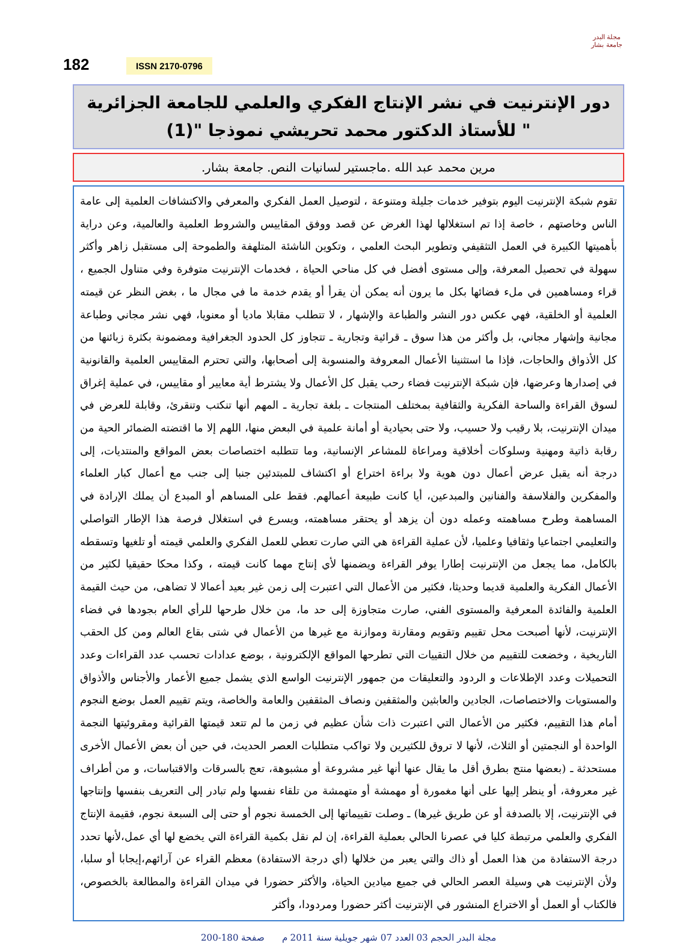مجلة البدر
جامعة بشار
182 ISSN 2170-0796
دور الإنترنيت في نشر الإنتاج الفكري والعلمي للجامعة الجزائرية
" للأستاذ الدكتور محمد تحريشي نموذجا "(1)
مرين محمد عبد الله .ماجستير لسانيات النص. جامعة بشار.
تقوم شبكة الإنترنيت اليوم بتوفير خدمات جليلة ومتنوعة ، لتوصيل العمل الفكري والمعرفي والاكتشافات العلمية إلى عامة الناس وخاصتهم ، خاصة إذا تم استغلالها لهذا الغرض عن قصد ووفق المقاييس والشروط العلمية والعالمية، وعن دراية بأهميتها الكبيرة في العمل التثقيفي وتطوير البحث العلمي ، وتكوين الناشئة المتلهفة والطموحة إلى مستقبل زاهر وأكثر سهولة في تحصيل المعرفة، وإلى مستوى أفضل في كل مناحي الحياة ، فخدمات الإنترنيت متوفرة وفي متناول الجميع ، قراء ومساهمين في ملء فضائها بكل ما يرون أنه يمكن أن يقرأ أو يقدم خدمة ما في مجال ما ، بغض النظر عن قيمته العلمية أو الخلقية، فهي عكس دور النشر والطباعة والإشهار ، لا تتطلب مقابلا ماديا أو معنويا، فهي نشر مجاني وطباعة مجانية وإشهار مجاني، بل وأكثر من هذا سوق ـ قرائية وتجارية ـ تتجاوز كل الحدود الجغرافية ومضمونة بكثرة زبائنها من كل الأذواق والحاجات، فإذا ما استثنينا الأعمال المعروفة والمنسوبة إلى أصحابها، والتي تحترم المقاييس العلمية والقانونية في إصدارها وعرضها، فإن شبكة الإنترنيت فضاء رحب يقبل كل الأعمال ولا يشترط أية معايير أو مقاييس، في عملية إغراق لسوق القراءة والساحة الفكرية والثقافية بمختلف المنتجات ـ بلغة تجارية ـ المهم أنها تنكتب وتنقرئ، وقابلة للعرض في ميدان الإنترنيت، بلا رقيب ولا حسيب، ولا حتى بحيادية أو أمانة علمية في البعض منها، اللهم إلا ما اقتضته الضمائر الحية من رقابة ذاتية ومهنية وسلوكات أخلاقية ومراعاة للمشاعر الإنسانية، وما تتطلبه اختصاصات بعض المواقع والمنتديات، إلى درجة أنه يقبل عرض أعمال دون هوية ولا براءة اختراع أو اكتشاف للمبتدئين جنبا إلى جنب مع أعمال كبار العلماء والمفكرين والفلاسفة والفنانين والمبدعين، أيا كانت طبيعة أعمالهم. فقط على المساهم أو المبدع أن يملك الإرادة في المساهمة وطرح مساهمته وعمله دون أن يزهد أو يحتقر مساهمته، ويسرع في استغلال فرصة هذا الإطار التواصلي والتعليمي اجتماعيا وثقافيا وعلميا، لأن عملية القراءة هي التي صارت تعطي للعمل الفكري والعلمي قيمته أو تلغيها وتسقطه بالكامل، مما يجعل من الإنترنيت إطارا يوفر القراءة ويضمنها لأي إنتاج مهما كانت قيمته ، وكذا محكا حقيقيا لكثير من الأعمال الفكرية والعلمية قديما وحديثا، فكثير من الأعمال التي اعتبرت إلى زمن غير بعيد أعمالا لا تضاهى، من حيث القيمة العلمية والفائدة المعرفية والمستوى الفني، صارت متجاوزة إلى حد ما، من خلال طرحها للرأي العام بجودها في فضاء الإنترنيت، لأنها أصبحت محل تقييم وتقويم ومقارنة وموازنة مع غيرها من الأعمال في شتى بقاع العالم ومن كل الحقب التاريخية ، وخضعت للتقييم من خلال التقييات التي تطرحها المواقع الإلكترونية ، بوضع عدادات تحسب عدد القراءات وعدد التحميلات وعدد الإطلاعات و الردود والتعليقات من جمهور الإنترنيت الواسع الذي يشمل جميع الأعمار والأجناس والأذواق والمستويات والاختصاصات، الجادين والعابثين والمثقفين ونصاف المثقفين والعامة والخاصة، ويتم تقييم العمل بوضع النجوم أمام هذا التقييم، فكثير من الأعمال التي اعتبرت ذات شأن عظيم في زمن ما لم تتعد قيمتها القرائية ومقروئيتها النجمة الواحدة أو النجمتين أو الثلاث، لأنها لا تروق للكثيرين ولا تواكب متطلبات العصر الحديث، في حين أن بعض الأعمال الأخرى مستحدثة ـ (بعضها منتج بطرق أقل ما يقال عنها أنها غير مشروعة أو مشبوهة، تعج بالسرقات والاقتباسات، و من أطراف غير معروفة، أو ينظر إليها على أنها مغمورة أو مهمشة أو متهمشة من تلقاء نفسها ولم تبادر إلى التعريف بنفسها وإنتاجها في الإنترنيت، إلا بالصدفة أو عن طريق غيرها) ـ وصلت تقييماتها إلى الخمسة نجوم أو حتى إلى السبعة نجوم، فقيمة الإنتاج الفكري والعلمي مرتبطة كليا في عصرنا الحالي بعملية القراءة، إن لم نقل بكمية القراءة التي يخضع لها أي عمل،لأنها تحدد درجة الاستفادة من هذا العمل أو ذاك والتي يعبر من خلالها (أي درجة الاستفادة) معظم القراء عن آرائهم،إيجابا أو سلبا، ولأن الإنترنيت هي وسيلة العصر الحالي في جميع ميادين الحياة، والأكثر حضورا في ميدان القراءة والمطالعة بالخصوص، فالكتاب أو العمل أو الاختراع المنشور في الإنترنيت أكثر حضورا ومردودا، وأكثر
مجلة البدر الحجم 03 العدد 07 شهر جويلية سنة 2011 م صفحة 180-200